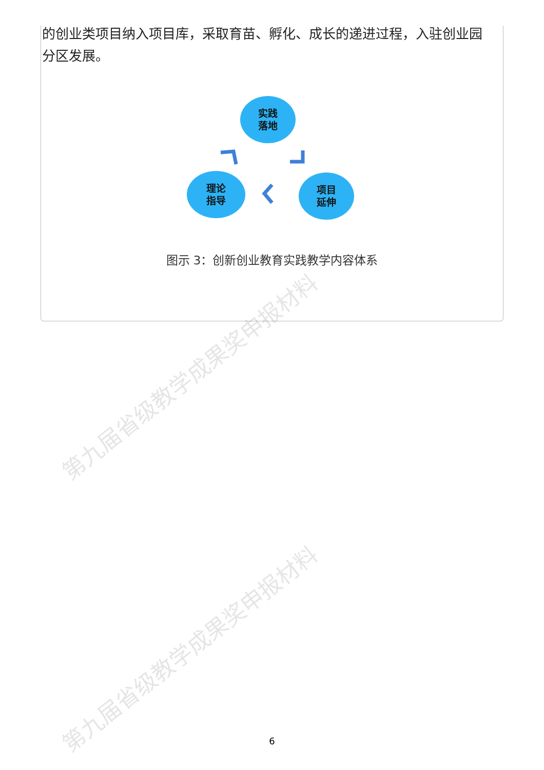的创业类项目纳入项目库，采取育苗、孵化、成长的递进过程，入驻创业园分区发展。
实践
落地
理论
指导
项目
延伸
图示 3：创新创业教育实践教学内容体系
第九届省级教学成果奖申报材料
第九届省级教学成果奖申报材料
6